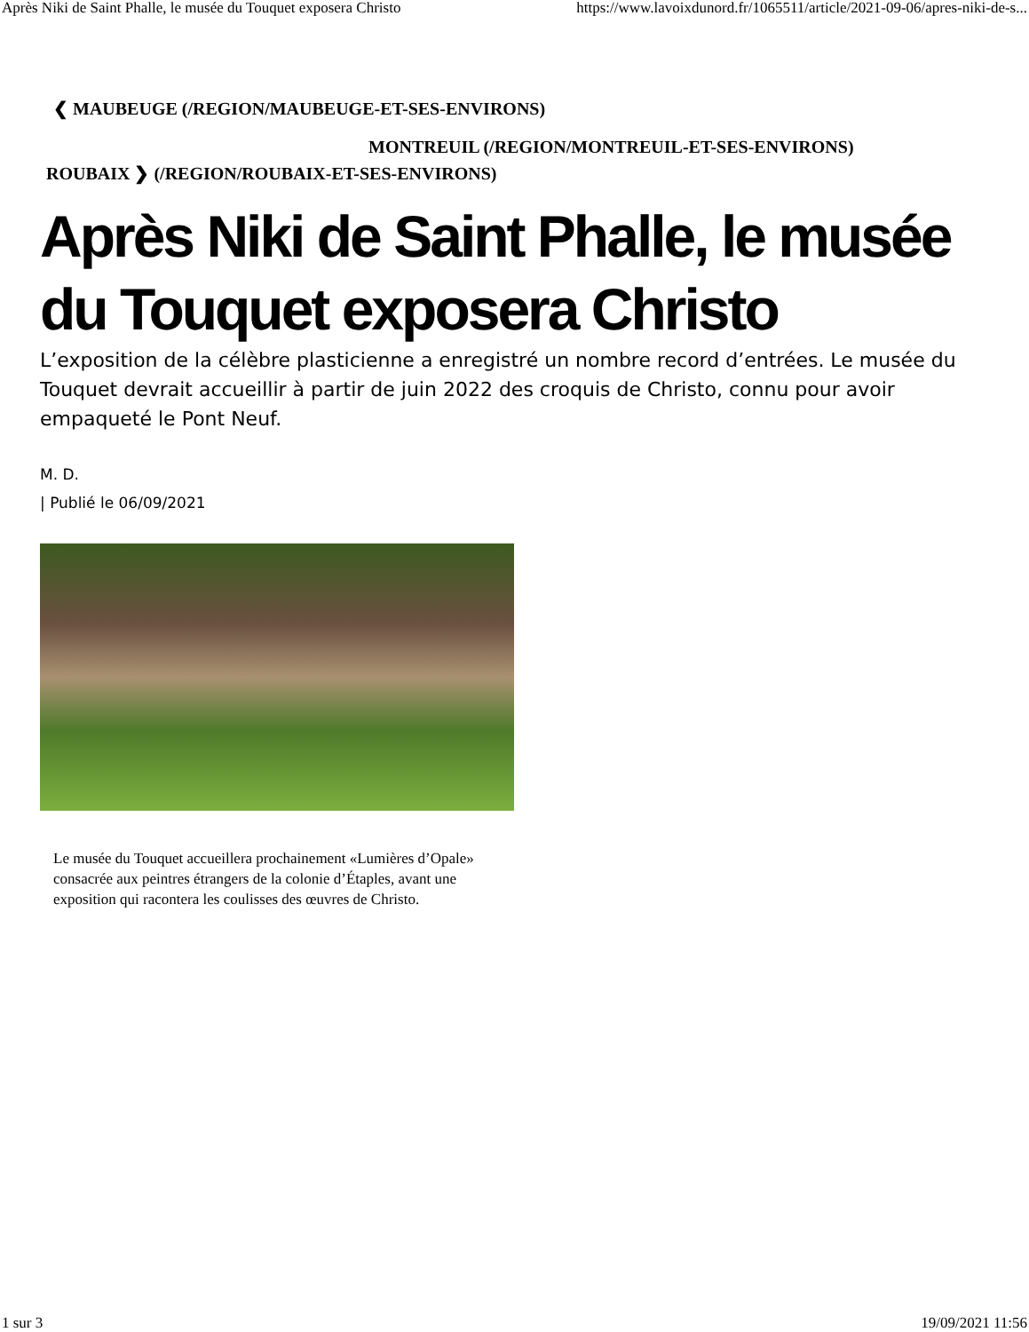Après Niki de Saint Phalle, le musée du Touquet exposera Christo https://www.lavoixdunord.fr/1065511/article/2021-09-06/apres-niki-de-s...
❮ MAUBEUGE (/REGION/MAUBEUGE-ET-SES-ENVIRONS)
MONTREUIL (/REGION/MONTREUIL-ET-SES-ENVIRONS)
ROUBAIX ❯ (/REGION/ROUBAIX-ET-SES-ENVIRONS)
Après Niki de Saint Phalle, le musée du Touquet exposera Christo
L’exposition de la célèbre plasticienne a enregistré un nombre record d’entrées. Le musée du Touquet devrait accueillir à partir de juin 2022 des croquis de Christo, connu pour avoir empaqueté le Pont Neuf.
M. D.
| Publié le 06/09/2021
Le musée du Touquet accueillera prochainement «Lumières d’Opale» consacrée aux peintres étrangers de la colonie d’Étaples, avant une exposition qui racontera les coulisses des œuvres de Christo.
1 sur 3 19/09/2021 11:56